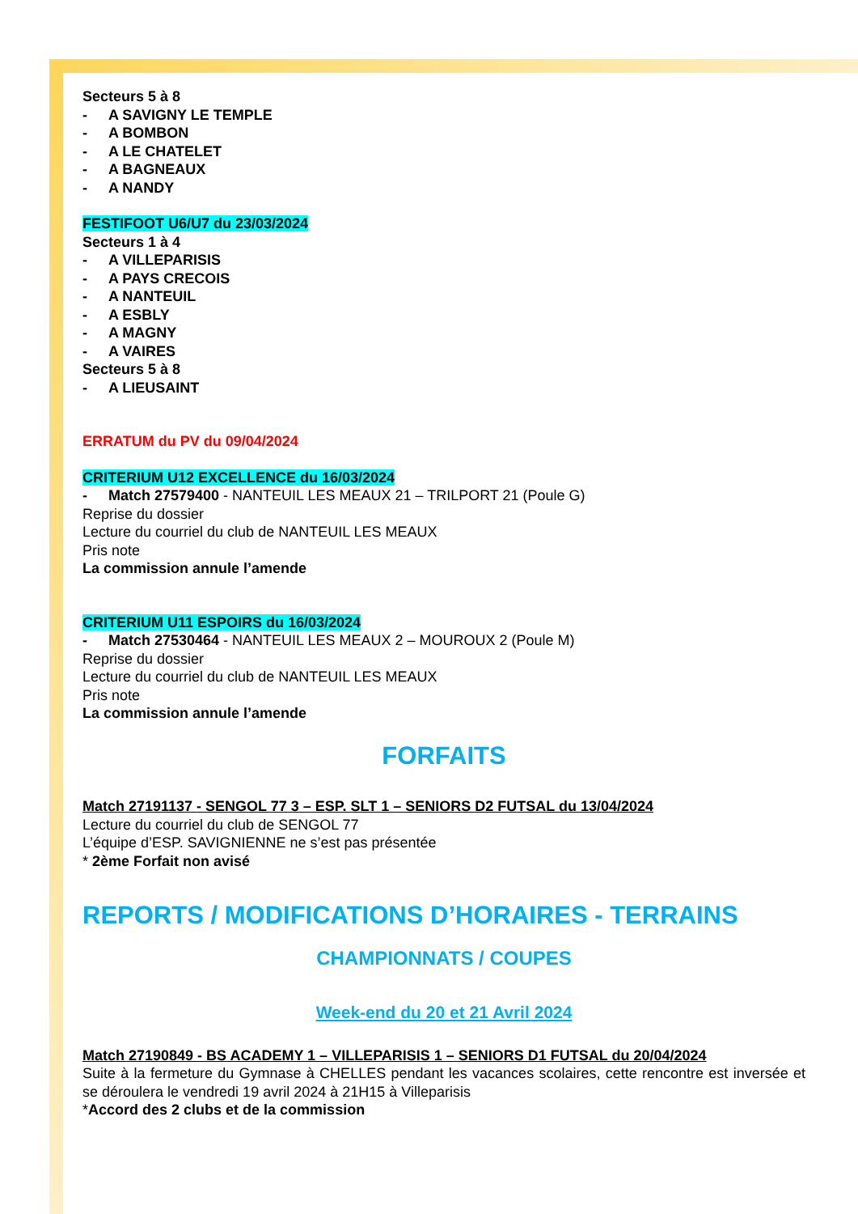Secteurs 5 à 8
- A SAVIGNY LE TEMPLE
- A BOMBON
- A LE CHATELET
- A BAGNEAUX
- A NANDY
FESTIFOOT U6/U7 du 23/03/2024
Secteurs 1 à 4
- A VILLEPARISIS
- A PAYS CRECOIS
- A NANTEUIL
- A ESBLY
- A MAGNY
- A VAIRES
Secteurs 5 à 8
- A LIEUSAINT
ERRATUM du PV du 09/04/2024
CRITERIUM U12 EXCELLENCE du 16/03/2024
- Match 27579400 - NANTEUIL LES MEAUX 21 – TRILPORT 21 (Poule G)
Reprise du dossier
Lecture du courriel du club de NANTEUIL LES MEAUX
Pris note
La commission annule l’amende
CRITERIUM U11 ESPOIRS du 16/03/2024
- Match 27530464 - NANTEUIL LES MEAUX 2 – MOUROUX 2 (Poule M)
Reprise du dossier
Lecture du courriel du club de NANTEUIL LES MEAUX
Pris note
La commission annule l’amende
FORFAITS
Match 27191137 - SENGOL 77 3 – ESP. SLT 1 – SENIORS D2 FUTSAL du 13/04/2024
Lecture du courriel du club de SENGOL 77
L’équipe d’ESP. SAVIGNIENNE ne s’est pas présentée
* 2ème Forfait non avisé
REPORTS / MODIFICATIONS D’HORAIRES - TERRAINS
CHAMPIONNATS / COUPES
Week-end du 20 et 21 Avril 2024
Match 27190849 - BS ACADEMY 1 – VILLEPARISIS 1 – SENIORS D1 FUTSAL du 20/04/2024
Suite à la fermeture du Gymnase à CHELLES pendant les vacances scolaires, cette rencontre est inversée et se déroulera le vendredi 19 avril 2024 à 21H15 à Villeparisis
*Accord des 2 clubs et de la commission